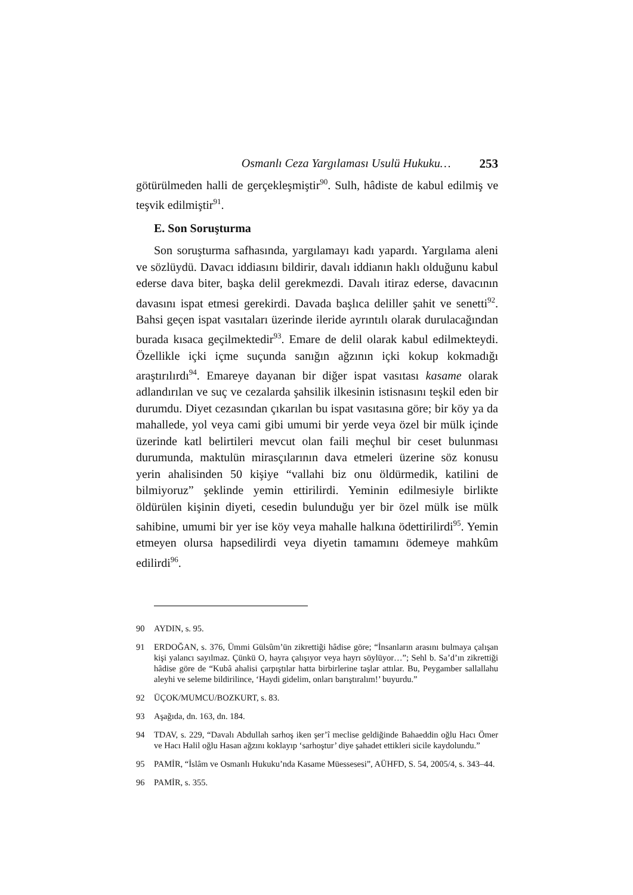Osmanlı Ceza Yargılaması Usulü Hukuku… 253
götürülmeden halli de gerçekleşmiştir<sup>90</sup>. Sulh, hâdiste de kabul edilmiş ve teşvik edilmiştir<sup>91</sup>.
E. Son Soruşturma
Son soruşturma safhasında, yargılamayı kadı yapardı. Yargılama aleni ve sözlüydü. Davacı iddiasını bildirir, davalı iddianın haklı olduğunu kabul ederse dava biter, başka delil gerekmezdi. Davalı itiraz ederse, davacının davasını ispat etmesi gerekirdi. Davada başlıca deliller şahit ve senetti<sup>92</sup>. Bahsi geçen ispat vasıtaları üzerinde ileride ayrıntılı olarak durulacağından burada kısaca geçilmektedir<sup>93</sup>. Emare de delil olarak kabul edilmekteydi. Özellikle içki içme suçunda sanığın ağzının içki kokup kokmadığı araştırılırdı<sup>94</sup>. Emareye dayanan bir diğer ispat vasıtası kasame olarak adlandırılan ve suç ve cezalarda şahsilik ilkesinin istisnasını teşkil eden bir durumdu. Diyet cezasından çıkarılan bu ispat vasıtasına göre; bir köy ya da mahallede, yol veya cami gibi umumi bir yerde veya özel bir mülk içinde üzerinde katl belirtileri mevcut olan faili meçhul bir ceset bulunması durumunda, maktulün mirasçılarının dava etmeleri üzerine söz konusu yerin ahalisinden 50 kişiye “vallahi biz onu öldürmedik, katilini de bilmiyoruz” şeklinde yemin ettirilirdi. Yeminin edilmesiyle birlikte öldürülen kişinin diyeti, cesedin bulunduğu yer bir özel mülk ise mülk sahibine, umumi bir yer ise köy veya mahalle halkına ödettirilirdi<sup>95</sup>. Yemin etmeyen olursa hapsedilirdi veya diyetin tamamını ödemeye mahkûm edilirdi<sup>96</sup>.
90 AYDIN, s. 95.
91 ERDOĞAN, s. 376, Ümmi Gülsûm’ün zikrettiği hâdise göre; “İnsanların arasını bulmaya çalışan kişi yalancı sayılmaz. Çünkü O, hayra çalışıyor veya hayrı söylüyor…”; Sehl b. Sa’d’ın zikrettiği hâdise göre de “Kubâ ahalisi çarpıştılar hatta birbirlerine taşlar attılar. Bu, Peygamber sallallahu aleyhi ve seleme bildirilince, ‘Haydi gidelim, onları barıştıralım!’ buyurdu.”
92 ÜÇOK/MUMCU/BOZKURT, s. 83.
93 Aşağıda, dn. 163, dn. 184.
94 TDAV, s. 229, “Davalı Abdullah sarhoş iken şer’î meclise geldiğinde Bahaeddin oğlu Hacı Ömer ve Hacı Halil oğlu Hasan ağzını koklayıp ‘sarhoştur’ diye şahadet ettikleri sicile kaydolundu.”
95 PAMİR, “İslâm ve Osmanlı Hukuku’nda Kasame Müessesesi”, AÜHFD, S. 54, 2005/4, s. 343–44.
96 PAMİR, s. 355.